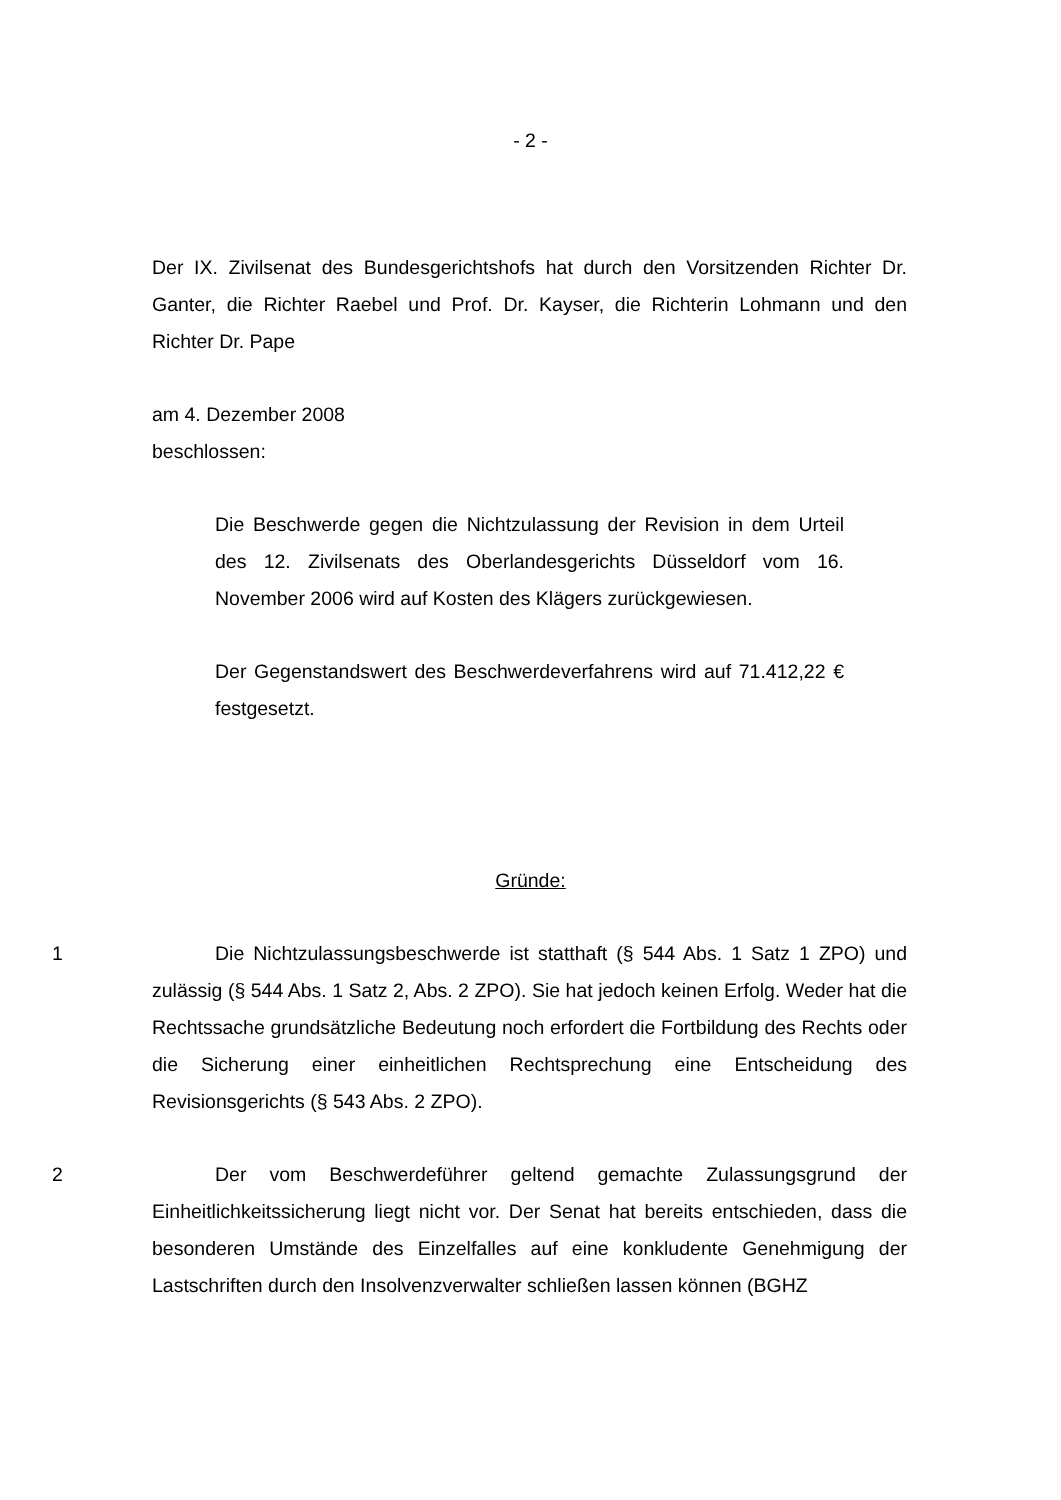- 2 -
Der IX. Zivilsenat des Bundesgerichtshofs hat durch den Vorsitzenden Richter Dr. Ganter, die Richter Raebel und Prof. Dr. Kayser, die Richterin Lohmann und den Richter Dr. Pape
am 4. Dezember 2008
beschlossen:
Die Beschwerde gegen die Nichtzulassung der Revision in dem Urteil des 12. Zivilsenats des Oberlandesgerichts Düsseldorf vom 16. November 2006 wird auf Kosten des Klägers zurückgewiesen.
Der Gegenstandswert des Beschwerdeverfahrens wird auf 71.412,22 € festgesetzt.
Gründe:
1 Die Nichtzulassungsbeschwerde ist statthaft (§ 544 Abs. 1 Satz 1 ZPO) und zulässig (§ 544 Abs. 1 Satz 2, Abs. 2 ZPO). Sie hat jedoch keinen Erfolg. Weder hat die Rechtssache grundsätzliche Bedeutung noch erfordert die Fortbildung des Rechts oder die Sicherung einer einheitlichen Rechtsprechung eine Entscheidung des Revisionsgerichts (§ 543 Abs. 2 ZPO).
2 Der vom Beschwerdeführer geltend gemachte Zulassungsgrund der Einheitlichkeitssicherung liegt nicht vor. Der Senat hat bereits entschieden, dass die besonderen Umstände des Einzelfalles auf eine konkludente Genehmigung der Lastschriften durch den Insolvenzverwalter schließen lassen können (BGHZ